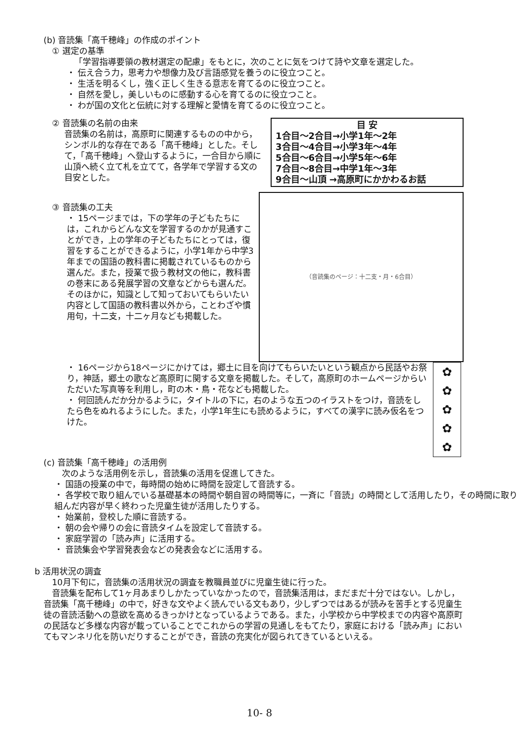(b) 音読集「高千穂峰」の作成のポイント
① 選定の基準
「学習指導要領の教材選定の配慮」をもとに，次のことに気をつけて詩や文章を選定した。
・ 伝え合う力，思考力や想像力及び言語感覚を養うのに役立つこと。
・ 生活を明るくし，強く正しく生きる意志を育てるのに役立つこと。
・ 自然を愛し，美しいものに感動する心を育てるのに役立つこと。
・ わが国の文化と伝統に対する理解と愛情を育てるのに役立つこと。
② 音読集の名前の由来
音読集の名前は，高原町に関連するものの中から，シンボル的な存在である「高千穂峰」とした。そして，「高千穂峰」へ登山するように，一合目から順に山頂へ続く立て札を立てて，各学年で学習する文の目安とした。
目 安
1合目～2合目→小学1年～2年
3合目～4合目→小学3年～4年
5合目～6合目→小学5年～6年
7合目～8合目→中学1年～3年
9合目～山頂 →高原町にかかわるお話
③ 音読集の工夫
・ 15ページまでは，下の学年の子どもたちには，これからどんな文を学習するのかが見通すことができ，上の学年の子どもたちにとっては，復習をすることができるように，小学1年から中学3年までの国語の教科書に掲載されているものから選んだ。また，授業で扱う教材文の他に，教科書の巻末にある発展学習の文章などからも選んだ。そのほかに，知識として知っておいてもらいたい内容として国語の教科書以外から，ことわざや慣用句，十二支，十二ヶ月なども掲載した。
（音読集のページ：十二支・月・6合目）
・ 16ページから18ページにかけては，郷土に目を向けてもらいたいという観点から民話やお祭り，神話，郷土の歌など高原町に関する文章を掲載した。そして，高原町のホームページからいただいた写真等を利用し，町の木・鳥・花なども掲載した。
・ 何回読んだか分かるように，タイトルの下に，右のような五つのイラストをつけ，音読をしたら色をぬれるようにした。また，小学1年生にも読めるように，すべての漢字に読み仮名をつけた。
✿
✿
✿
✿
✿
(c) 音読集「高千穂峰」の活用例
次のような活用例を示し，音読集の活用を促進してきた。
・ 国語の授業の中で，毎時間の始めに時間を設定して音読する。
・ 各学校で取り組んでいる基礎基本の時間や朝自習の時間等に，一斉に「音読」の時間として活用したり，その時間に取り組んだ内容が早く終わった児童生徒が活用したりする。
・ 始業前，登校した順に音読する。
・ 朝の会や帰りの会に音読タイムを設定して音読する。
・ 家庭学習の「読み声」に活用する。
・ 音読集会や学習発表会などの発表会などに活用する。
b 活用状況の調査
　10月下旬に，音読集の活用状況の調査を教職員並びに児童生徒に行った。
　音読集を配布して1ヶ月あまりしかたっていなかったので，音読集活用は，まだまだ十分ではない。しかし，音読集「高千穂峰」の中で，好きな文やよく読んでいる文もあり，少しずつではあるが読みを苦手とする児童生徒の音読活動への意欲を高めるきっかけとなっているようである。また，小学校から中学校までの内容や高原町の民話など多様な内容が載っていることでこれからの学習の見通しをもてたり，家庭における「読み声」においてもマンネリ化を防いだりすることができ，音読の充実化が図られてきているといえる。
10- 8